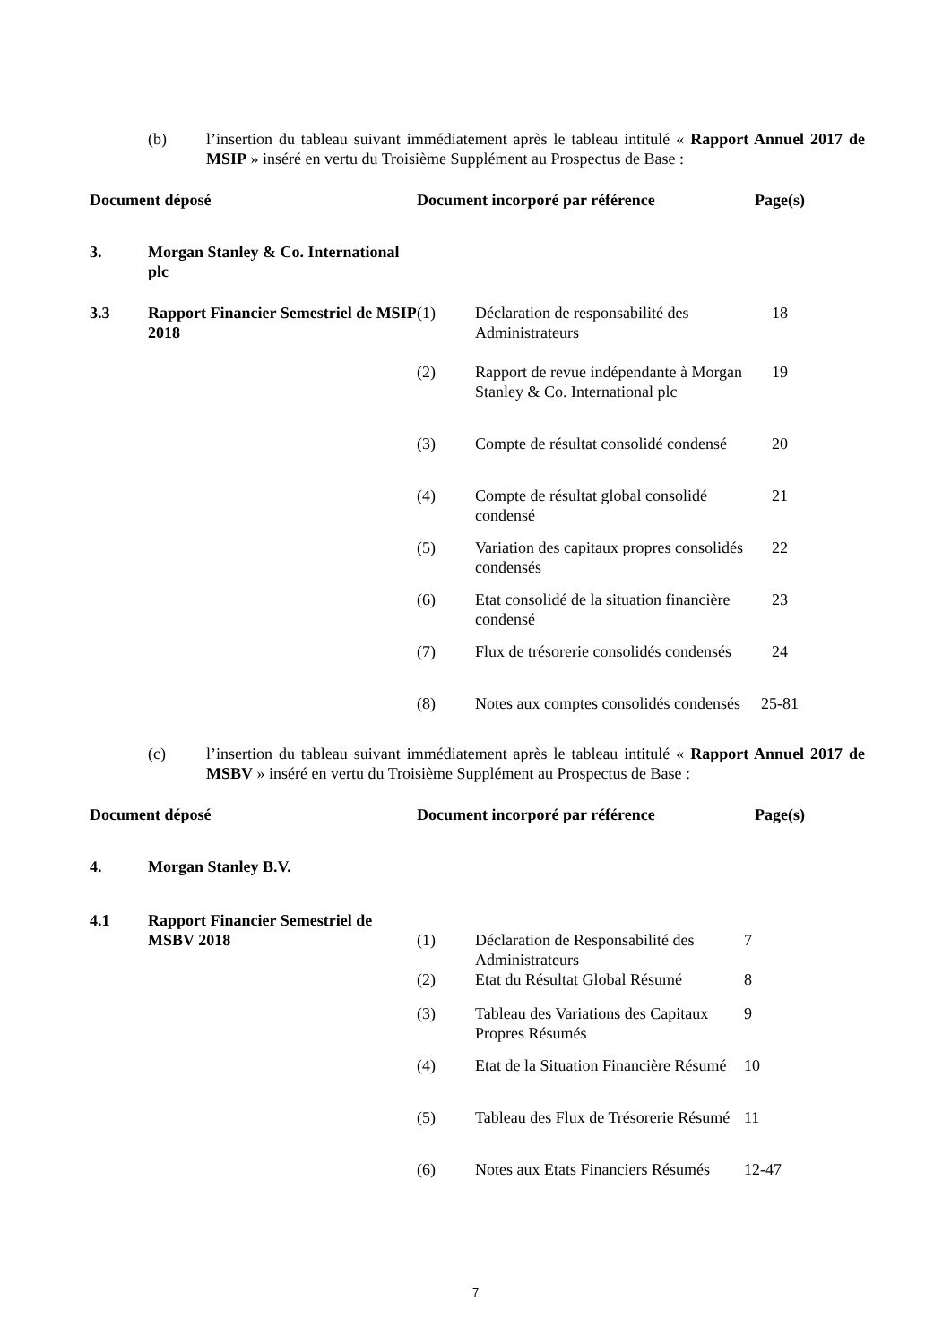(b) l’insertion du tableau suivant immédiatement après le tableau intitulé « Rapport Annuel 2017 de MSIP » inséré en vertu du Troisième Supplément au Prospectus de Base :
| Document déposé | | Document incorporé par référence | | Page(s) |
| --- | --- | --- | --- | --- |
| 3. | Morgan Stanley & Co. International plc | | | |
| 3.3 | Rapport Financier Semestriel de MSIP 2018 | (1) | Déclaration de responsabilité des Administrateurs | 18 |
| | | (2) | Rapport de revue indépendante à Morgan Stanley & Co. International plc | 19 |
| | | (3) | Compte de résultat consolidé condensé | 20 |
| | | (4) | Compte de résultat global consolidé condensé | 21 |
| | | (5) | Variation des capitaux propres consolidés condensés | 22 |
| | | (6) | Etat consolidé de la situation financière condensé | 23 |
| | | (7) | Flux de trésorerie consolidés condensés | 24 |
| | | (8) | Notes aux comptes consolidés condensés | 25-81 |
(c) l’insertion du tableau suivant immédiatement après le tableau intitulé « Rapport Annuel 2017 de MSBV » inséré en vertu du Troisième Supplément au Prospectus de Base :
| Document déposé | | Document incorporé par référence | | Page(s) |
| --- | --- | --- | --- | --- |
| 4. | Morgan Stanley B.V. | | | |
| 4.1 | Rapport Financier Semestriel de MSBV 2018 | (1) | Déclaration de Responsabilité des Administrateurs | 7 |
| | | (2) | Etat du Résultat Global Résumé | 8 |
| | | (3) | Tableau des Variations des Capitaux Propres Résumés | 9 |
| | | (4) | Etat de la Situation Financière Résumé | 10 |
| | | (5) | Tableau des Flux de Trésorerie Résumé | 11 |
| | | (6) | Notes aux Etats Financiers Résumés | 12-47 |
7